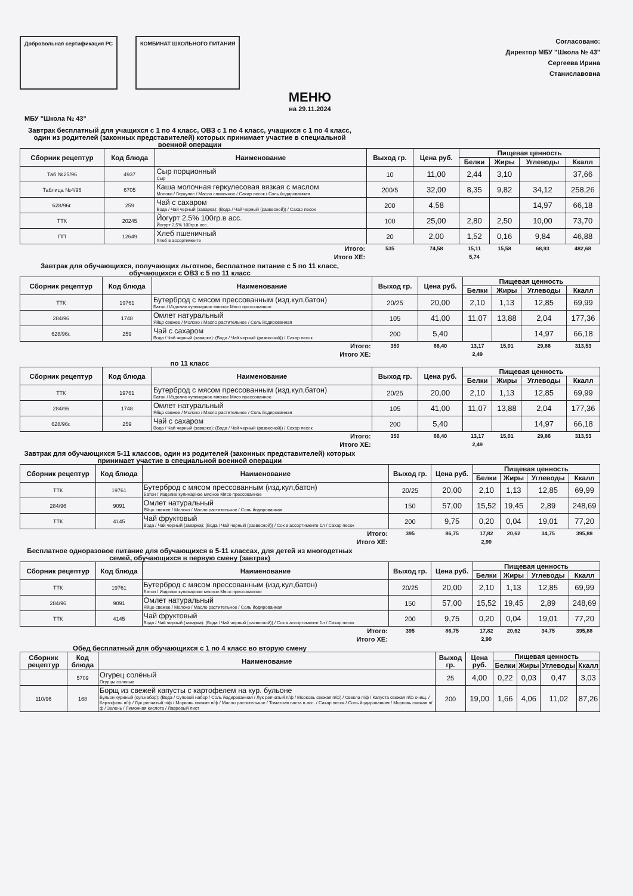Добровольная сертификация РС КОМБИНАТ ШКОЛЬНОГО ПИТАНИЯ
Согласовано:
Директор МБУ "Школа № 43"
Сергеева Ирина
Станиславовна
МЕНЮ
на 29.11.2024
МБУ "Школа № 43"
Завтрак бесплатный для учащихся с 1 по 4 класс, ОВЗ с 1 по 4 класс, учащихся с 1 по 4 класс, один из родителей (законных представителей) которых принимает участие в специальной военной операции
| Сборник рецептур | Код блюда | Наименование | Выход гр. | Цена руб. | Пищевая ценность | | | |
| --- | --- | --- | --- | --- | --- | --- | --- | --- |
| | | | | | Белки | Жиры | Углеводы | Ккалл |
| Таб №25/96 | 4937 | Сыр порционный Сыр | 10 | 11,00 | 2,44 | 3,10 | | 37,66 |
| Таблица №4/96 | 6705 | Каша молочная геркулесовая вязкая с маслом Молоко / Геркулес / Масло сливочное / Сахар песок / Соль йодированная | 200/5 | 32,00 | 8,35 | 9,82 | 34,12 | 258,26 |
| 628/96г. | 259 | Чай с сахаром Вода / Чай черный (заварка): (Вода / Чай черный (развесной)) / Сахар песок | 200 | 4,58 | | | 14,97 | 66,18 |
| ТТК | 20245 | Йогурт 2,5% 100гр.в асс. Йогурт 2,5% 100гр.в асс. | 100 | 25,00 | 2,80 | 2,50 | 10,00 | 73,70 |
| ПП | 12649 | Хлеб пшеничный Хлеб в ассортименте | 20 | 2,00 | 1,52 | 0,16 | 9,84 | 46,88 |
| Итого: | | | 535 | 74,58 | 15,11 | 15,58 | 68,93 | 482,68 |
| Итого ХЕ: | | | | | 5,74 | | | |
Завтрак для обучающихся, получающих льготное, бесплатное питание с 5 по 11 класс, обучающихся с ОВЗ с 5 по 11 класс
| Сборник рецептур | Код блюда | Наименование | Выход гр. | Цена руб. | Пищевая ценность | | | |
| --- | --- | --- | --- | --- | --- | --- | --- | --- |
| | | | | | Белки | Жиры | Углеводы | Ккалл |
| ТТК | 19761 | Бутерброд с мясом прессованным (изд.кул,батон) Батон / Изделие кулинарное мясное Мясо прессованное | 20/25 | 20,00 | 2,10 | 1,13 | 12,85 | 69,99 |
| 284/96 | 1748 | Омлет натуральный Яйцо свежее / Молоко / Масло растительное / Соль йодированная | 105 | 41,00 | 11,07 | 13,88 | 2,04 | 177,36 |
| 628/96г. | 259 | Чай с сахаром Вода / Чай черный (заварка): (Вода / Чай черный (развесной)) / Сахар песок | 200 | 5,40 | | | 14,97 | 66,18 |
| Итого: | | | 350 | 66,40 | 13,17 | 15,01 | 29,86 | 313,53 |
| Итого ХЕ: | | | | | 2,49 | | | |
по 11 класс
| Сборник рецептур | Код блюда | Наименование | Выход гр. | Цена руб. | Пищевая ценность | | | |
| --- | --- | --- | --- | --- | --- | --- | --- | --- |
| | | | | | Белки | Жиры | Углеводы | Ккалл |
| ТТК | 19761 | Бутерброд с мясом прессованным (изд.кул,батон) Батон / Изделие кулинарное мясное Мясо прессованное | 20/25 | 20,00 | 2,10 | 1,13 | 12,85 | 69,99 |
| 284/96 | 1748 | Омлет натуральный Яйцо свежее / Молоко / Масло растительное / Соль йодированная | 105 | 41,00 | 11,07 | 13,88 | 2,04 | 177,36 |
| 628/96г. | 259 | Чай с сахаром Вода / Чай черный (заварка): (Вода / Чай черный (развесной)) / Сахар песок | 200 | 5,40 | | | 14,97 | 66,18 |
| Итого: | | | 350 | 66,40 | 13,17 | 15,01 | 29,86 | 313,53 |
| Итого ХЕ: | | | | | 2,49 | | | |
Завтрак для обучающихся 5-11 классов, один из родителей (законных представителей) которых принимает участие в специальной военной операции
| Сборник рецептур | Код блюда | Наименование | Выход гр. | Цена руб. | Пищевая ценность | | | |
| --- | --- | --- | --- | --- | --- | --- | --- | --- |
| | | | | | Белки | Жиры | Углеводы | Ккалл |
| ТТК | 19761 | Бутерброд с мясом прессованным (изд.кул,батон) Батон / Изделие кулинарное мясное Мясо прессованное | 20/25 | 20,00 | 2,10 | 1,13 | 12,85 | 69,99 |
| 284/96 | 9091 | Омлет натуральный Яйцо свежее / Молоко / Масло растительное / Соль йодированная | 150 | 57,00 | 15,52 | 19,45 | 2,89 | 248,69 |
| ТТК | 4145 | Чай фруктовый Вода / Чай черный (заварка): (Вода / Чай черный (развесной)) / Сок в ассортименте 1л / Сахар песок | 200 | 9,75 | 0,20 | 0,04 | 19,01 | 77,20 |
| Итого: | | | 395 | 86,75 | 17,82 | 20,62 | 34,75 | 395,88 |
| Итого ХЕ: | | | | | 2,90 | | | |
Бесплатное одноразовое питание для обучающихся в 5-11 классах, для детей из многодетных семей, обучающихся в первую смену (завтрак)
| Сборник рецептур | Код блюда | Наименование | Выход гр. | Цена руб. | Пищевая ценность | | | |
| --- | --- | --- | --- | --- | --- | --- | --- | --- |
| | | | | | Белки | Жиры | Углеводы | Ккалл |
| ТТК | 19761 | Бутерброд с мясом прессованным (изд.кул,батон) Батон / Изделие кулинарное мясное Мясо прессованное | 20/25 | 20,00 | 2,10 | 1,13 | 12,85 | 69,99 |
| 284/96 | 9091 | Омлет натуральный Яйцо свежее / Молоко / Масло растительное / Соль йодированная | 150 | 57,00 | 15,52 | 19,45 | 2,89 | 248,69 |
| ТТК | 4145 | Чай фруктовый Вода / Чай черный (заварка): (Вода / Чай черный (развесной)) / Сок в ассортименте 1л / Сахар песок | 200 | 9,75 | 0,20 | 0,04 | 19,01 | 77,20 |
| Итого: | | | 395 | 86,75 | 17,82 | 20,62 | 34,75 | 395,88 |
| Итого ХЕ: | | | | | 2,90 | | | |
Обед бесплатный для обучающихся с 1 по 4 класс во вторую смену
| Сборник рецептур | Код блюда | Наименование | Выход гр. | Цена руб. | Пищевая ценность | | | |
| --- | --- | --- | --- | --- | --- | --- | --- | --- |
| | | | | | Белки | Жиры | Углеводы | Ккалл |
| | 5709 | Огурец солёный Огурцы соленые | 25 | 4,00 | 0,22 | 0,03 | 0,47 | 3,03 |
| 110/96 | 168 | Борщ из свежей капусты с картофелем на кур. бульоне Бульон куриный (суп.набор): (Вода / Суповой набор / Соль йодированная / Лук репчатый п/ф / Морковь свежая п/ф) / Свекла п/ф / Капуста свежая п/ф очищ. / Картофель п/ф / Лук репчатый п/ф / Морковь свежая п/ф / Масло растительное / Томатная паста в асс. / Сахар песок / Соль йодированная / Морковь свежая п/ф / Зелень / Лимонная кислота / Лавровый лист | 200 | 19,00 | 1,66 | 4,06 | 11,02 | 87,26 |